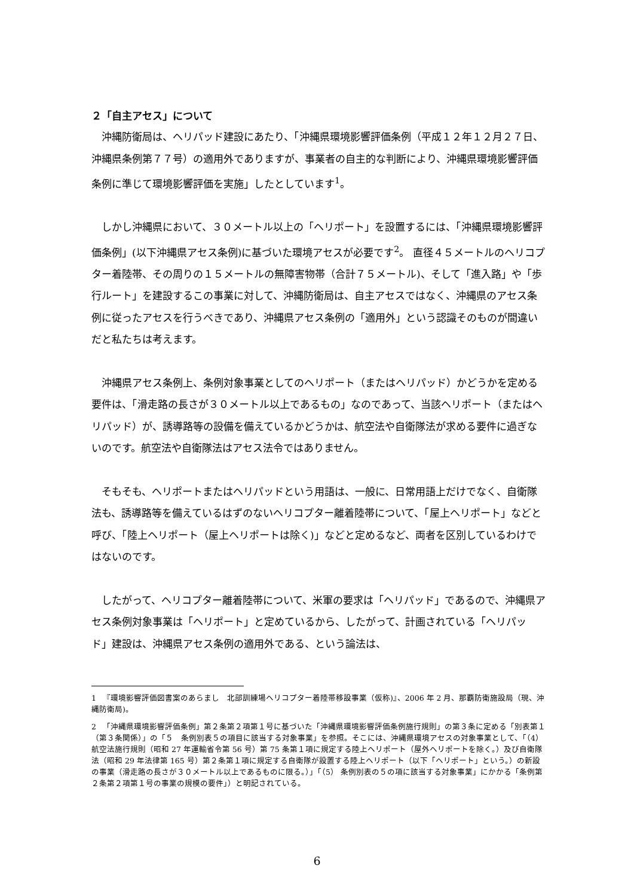２「自主アセス」について
沖縄防衛局は、ヘリパッド建設にあたり、「沖縄県環境影響評価条例（平成１２年１２月２７日、沖縄県条例第７７号）の適用外でありますが、事業者の自主的な判断により、沖縄県環境影響評価条例に準じて環境影響評価を実施」したとしています<sup>1</sup>。
しかし沖縄県において、３０メートル以上の「ヘリポート」を設置するには、「沖縄県環境影響評価条例」(以下沖縄県アセス条例)に基づいた環境アセスが必要です<sup>2</sup>。 直径４５メートルのヘリコプター着陸帯、その周りの１５メートルの無障害物帯（合計７５メートル)、そして「進入路」や「歩行ルート」を建設するこの事業に対して、沖縄防衛局は、自主アセスではなく、沖縄県のアセス条例に従ったアセスを行うべきであり、沖縄県アセス条例の「適用外」という認識そのものが間違いだと私たちは考えます。
沖縄県アセス条例上、条例対象事業としてのヘリポート（またはヘリパッド）かどうかを定める要件は、「滑走路の長さが３０メートル以上であるもの」なのであって、当該ヘリポート（またはヘリパッド）が、誘導路等の設備を備えているかどうかは、航空法や自衛隊法が求める要件に過ぎないのです。航空法や自衛隊法はアセス法令ではありません。
そもそも、ヘリポートまたはヘリパッドという用語は、一般に、日常用語上だけでなく、自衛隊法も、誘導路等を備えているはずのないヘリコプター離着陸帯について、「屋上ヘリポート」などと呼び、「陸上ヘリポート（屋上ヘリポートは除く)」などと定めるなど、両者を区別しているわけではないのです。
したがって、ヘリコプター離着陸帯について、米軍の要求は「ヘリパッド」であるので、沖縄県アセス条例対象事業は「ヘリポート」と定めているから、したがって、計画されている「ヘリパッド」建設は、沖縄県アセス条例の適用外である、という論法は、
1 　『環境影響評価図書案のあらまし　北部訓練場ヘリコプター着陸帯移設事業（仮称)』、2006 年 2 月、那覇防衛施設局（現、沖縄防衛局)。
2 　「沖縄県環境影響評価条例」第２条第２項第１号に基づいた「沖縄県環境影響評価条例施行規則」の第３条に定める「別表第１（第３条関係）」の「５　条例別表５の項目に該当する対象事業」を参照。そこには、沖縄県環境アセスの対象事業として、「（4）航空法施行規則（昭和 27 年運輸省令第 56 号）第 75 条第１項に規定する陸上ヘリポート（屋外ヘリポートを除く。）及び自衛隊法（昭和 29 年法律第 165 号）第２条第１項に規定する自衛隊が設置する陸上ヘリポート（以下「ヘリポート」という。）の新設の事業（滑走路の長さが３０メートル以上であるものに限る。）」「（5） 条例別表の５の項に該当する対象事業」にかかる「条例第２条第２項第１号の事業の規模の要件」）と明記されている。
6